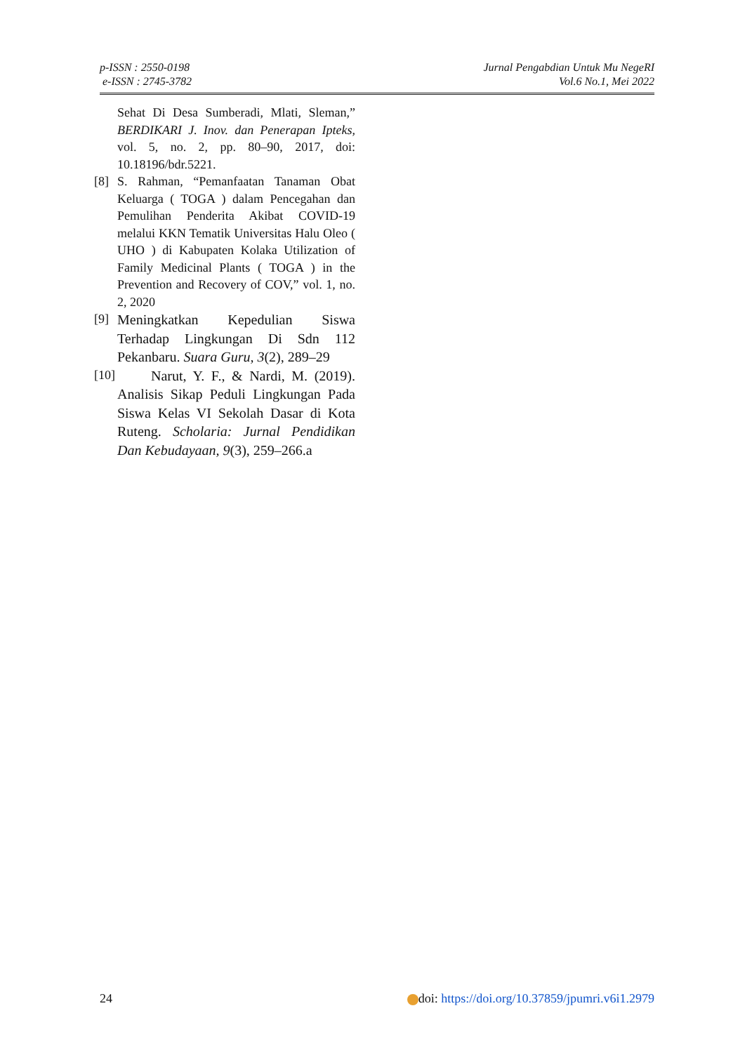p-ISSN : 2550-0198
e-ISSN : 2745-3782
Jurnal Pengabdian Untuk Mu NegeRI
Vol.6 No.1, Mei 2022
Sehat Di Desa Sumberadi, Mlati, Sleman,” BERDIKARI J. Inov. dan Penerapan Ipteks, vol. 5, no. 2, pp. 80–90, 2017, doi: 10.18196/bdr.5221.
[8] S. Rahman, “Pemanfaatan Tanaman Obat Keluarga ( TOGA ) dalam Pencegahan dan Pemulihan Penderita Akibat COVID-19 melalui KKN Tematik Universitas Halu Oleo ( UHO ) di Kabupaten Kolaka Utilization of Family Medicinal Plants ( TOGA ) in the Prevention and Recovery of COV,” vol. 1, no. 2, 2020
[9]
Meningkatkan Kepedulian Siswa Terhadap Lingkungan Di Sdn 112 Pekanbaru. Suara Guru, 3(2), 289–29
[10]
Narut, Y. F., & Nardi, M. (2019). Analisis Sikap Peduli Lingkungan Pada Siswa Kelas VI Sekolah Dasar di Kota Ruteng. Scholaria: Jurnal Pendidikan Dan Kebudayaan, 9(3), 259–266.a
24 doi: https://doi.org/10.37859/jpumri.v6i1.2979